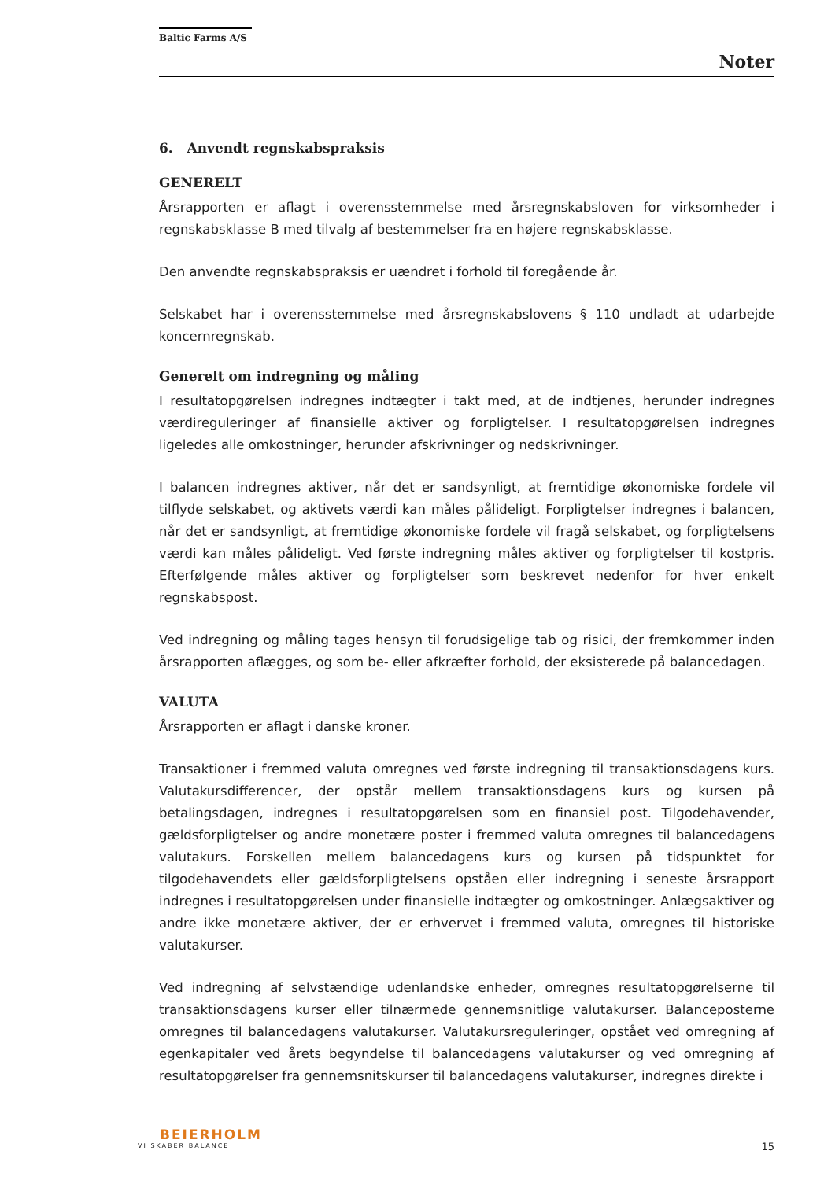Baltic Farms A/S
Noter
6. Anvendt regnskabspraksis
GENERELT
Årsrapporten er aflagt i overensstemmelse med årsregnskabsloven for virksomheder i regnskabsklasse B med tilvalg af bestemmelser fra en højere regnskabsklasse.
Den anvendte regnskabspraksis er uændret i forhold til foregående år.
Selskabet har i overensstemmelse med årsregnskabslovens § 110 undladt at udarbejde koncernregnskab.
Generelt om indregning og måling
I resultatopgørelsen indregnes indtægter i takt med, at de indtjenes, herunder indregnes værdireguleringer af finansielle aktiver og forpligtelser. I resultatopgørelsen indregnes ligeledes alle omkostninger, herunder afskrivninger og nedskrivninger.
I balancen indregnes aktiver, når det er sandsynligt, at fremtidige økonomiske fordele vil tilflyde selskabet, og aktivets værdi kan måles pålideligt. Forpligtelser indregnes i balancen, når det er sandsynligt, at fremtidige økonomiske fordele vil fragå selskabet, og forpligtelsens værdi kan måles pålideligt. Ved første indregning måles aktiver og forpligtelser til kostpris. Efterfølgende måles aktiver og forpligtelser som beskrevet nedenfor for hver enkelt regnskabspost.
Ved indregning og måling tages hensyn til forudsigelige tab og risici, der fremkommer inden årsrapporten aflægges, og som be- eller afkræfter forhold, der eksisterede på balancedagen.
VALUTA
Årsrapporten er aflagt i danske kroner.
Transaktioner i fremmed valuta omregnes ved første indregning til transaktionsdagens kurs. Valutakursdifferencer, der opstår mellem transaktionsdagens kurs og kursen på betalingsdagen, indregnes i resultatopgørelsen som en finansiel post. Tilgodehavender, gældsforpligtelser og andre monetære poster i fremmed valuta omregnes til balancedagens valutakurs. Forskellen mellem balancedagens kurs og kursen på tidspunktet for tilgodehavendets eller gældsforpligtelsens opståen eller indregning i seneste årsrapport indregnes i resultatopgørelsen under finansielle indtægter og omkostninger. Anlægsaktiver og andre ikke monetære aktiver, der er erhvervet i fremmed valuta, omregnes til historiske valutakurser.
Ved indregning af selvstændige udenlandske enheder, omregnes resultatopgørelserne til transaktionsdagens kurser eller tilnærmede gennemsnitlige valutakurser. Balanceposterne omregnes til balancedagens valutakurser. Valutakursreguleringer, opstået ved omregning af egenkapitaler ved årets begyndelse til balancedagens valutakurser og ved omregning af resultatopgørelser fra gennemsnitskurser til balancedagens valutakurser, indregnes direkte i
BEIERHOLM
VI SKABER BALANCE
15